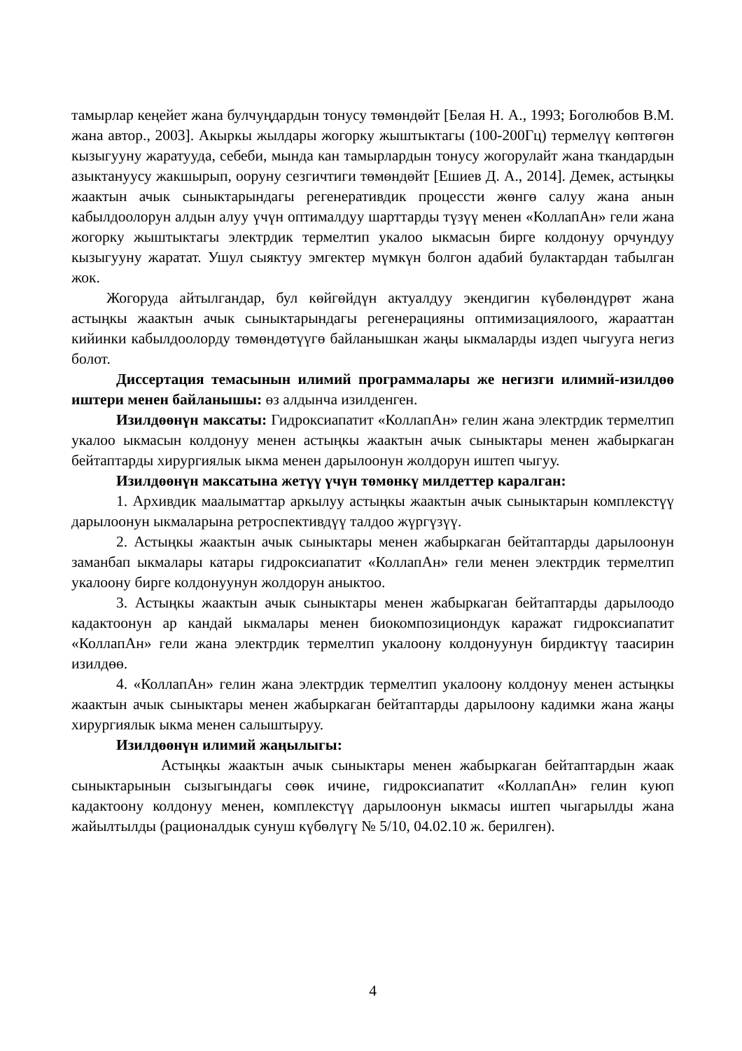тамырлар кеңейет жана булчуңдардын тонусу төмөндөйт [Белая Н. А., 1993; Боголюбов В.М. жана автор., 2003]. Акыркы жылдары жогорку жыштыктагы (100-200Гц) термелүү көптөгөн кызыгууну жаратууда, себеби, мында кан тамырлардын тонусу жогорулайт жана ткандардын азыктануусу жакшырып, ооруну сезгичтиги төмөндөйт [Ешиев Д. А., 2014]. Демек, астыңкы жаактын ачык сыныктарындагы регенеративдик процессти жөнгө салуу жана анын кабылдоолорун алдын алуу үчүн оптималдуу шарттарды түзүү менен «КоллапАн» гели жана жогорку жыштыктагы электрдик термелтип укалоо ыкмасын бирге колдонуу орчундуу кызыгууну жаратат. Ушул сыяктуу эмгектер мүмкүн болгон адабий булактардан табылган жок.
Жогоруда айтылгандар, бул көйгөйдүн актуалдуу экендигин күбөлөндүрөт жана астыңкы жаактын ачык сыныктарындагы регенерацияны оптимизациялоого, жарааттан кийинки кабылдоолорду төмөндөтүүгө байланышкан жаңы ыкмаларды издеп чыгууга негиз болот.
Диссертация темасынын илимий программалары же негизги илимий-изилдөө иштери менен байланышы: өз алдынча изилденген.
Изилдөөнүн максаты: Гидроксиапатит «КоллапАн» гелин жана электрдик термелтип укалоо ыкмасын колдонуу менен астыңкы жаактын ачык сыныктары менен жабыркаган бейтаптарды хирургиялык ыкма менен дарылоонун жолдорун иштеп чыгуу.
Изилдөөнүн максатына жетүү үчүн төмөнкү милдеттер каралган:
1. Архивдик маалыматтар аркылуу астыңкы жаактын ачык сыныктарын комплекстүү дарылоонун ыкмаларына ретроспективдүү талдоо жүргүзүү.
2. Астыңкы жаактын ачык сыныктары менен жабыркаган бейтаптарды дарылоонун заманбап ыкмалары катары гидроксиапатит «КоллапАн» гели менен электрдик термелтип укалоону бирге колдонуунун жолдорун аныктоо.
3. Астыңкы жаактын ачык сыныктары менен жабыркаган бейтаптарды дарылоодо кадактоонун ар кандай ыкмалары менен биокомпозициондук каражат гидроксиапатит «КоллапАн» гели жана электрдик термелтип укалоону колдонуунун бирдиктүү таасирин изилдөө.
4. «КоллапАн» гелин жана электрдик термелтип укалоону колдонуу менен астыңкы жаактын ачык сыныктары менен жабыркаган бейтаптарды дарылоону кадимки жана жаңы хирургиялык ыкма менен салыштыруу.
Изилдөөнүн илимий жаңылыгы:
Астыңкы жаактын ачык сыныктары менен жабыркаган бейтаптардын жаак сыныктарынын сызыгындагы сөөк ичине, гидроксиапатит «КоллапАн» гелин куюп кадактоону колдонуу менен, комплекстүү дарылоонун ыкмасы иштеп чыгарылды жана жайылтылды (рационалдык сунуш күбөлүгү № 5/10, 04.02.10 ж. берилген).
4